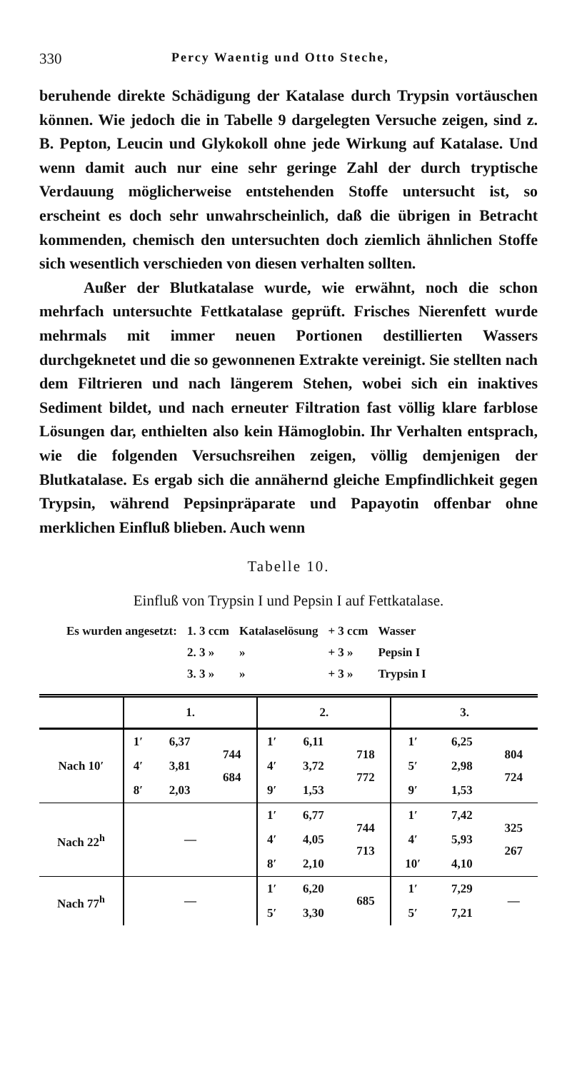330 Percy Waentig und Otto Steche,
beruhende direkte Schädigung der Katalase durch Trypsin vortäuschen können. Wie jedoch die in Tabelle 9 dargelegten Versuche zeigen, sind z. B. Pepton, Leucin und Glykokoll ohne jede Wirkung auf Katalase. Und wenn damit auch nur eine sehr geringe Zahl der durch tryptische Verdauung möglicherweise entstehenden Stoffe untersucht ist, so erscheint es doch sehr unwahrscheinlich, daß die übrigen in Betracht kommenden, chemisch den untersuchten doch ziemlich ähnlichen Stoffe sich wesentlich verschieden von diesen verhalten sollten.
Außer der Blutkatalase wurde, wie erwähnt, noch die schon mehrfach untersuchte Fettkatalase geprüft. Frisches Nierenfett wurde mehrmals mit immer neuen Portionen destillierten Wassers durchgeknetet und die so gewonnenen Extrakte vereinigt. Sie stellten nach dem Filtrieren und nach längerem Stehen, wobei sich ein inaktives Sediment bildet, und nach erneuter Filtration fast völlig klare farblose Lösungen dar, enthielten also kein Hämoglobin. Ihr Verhalten entsprach, wie die folgenden Versuchsreihen zeigen, völlig demjenigen der Blutkatalase. Es ergab sich die annähernd gleiche Empfindlichkeit gegen Trypsin, während Pepsinpräparate und Papayotin offenbar ohne merklichen Einfluß blieben. Auch wenn
Tabelle 10.
Einfluß von Trypsin I und Pepsin I auf Fettkatalase.
| Es wurden angesetzt: | 1. 3 ccm | Katalaselösung | + 3 ccm | Wasser |
| | 2. 3 » | » | + 3 » | Pepsin I |
| | 3. 3 » | » | + 3 » | Trypsin I |
| | 1. | | | 2. | | | 3. | | |
| --- | --- | --- | --- | --- | --- | --- | --- | --- | --- |
| Nach 10′ | 1′ | 6,37 | 744 684 | 1′ | 6,11 | 718 772 | 1′ | 6,25 | 804 724 |
| | 4′ | 3,81 | | 4′ | 3,72 | | 5′ | 2,98 | |
| | 8′ | 2,03 | | 9′ | 1,53 | | 9′ | 1,53 | |
| Nach 22<sup>h</sup> | — | | | 1′ | 6,77 | 744 713 | 1′ | 7,42 | 325 267 |
| | | | | 4′ | 4,05 | | 4′ | 5,93 | |
| | | | | 8′ | 2,10 | | 10′ | 4,10 | |
| Nach 77<sup>h</sup> | — | | | 1′ | 6,20 | 685 | 1′ | 7,29 | — |
| | | | | 5′ | 3,30 | | 5′ | 7,21 | |